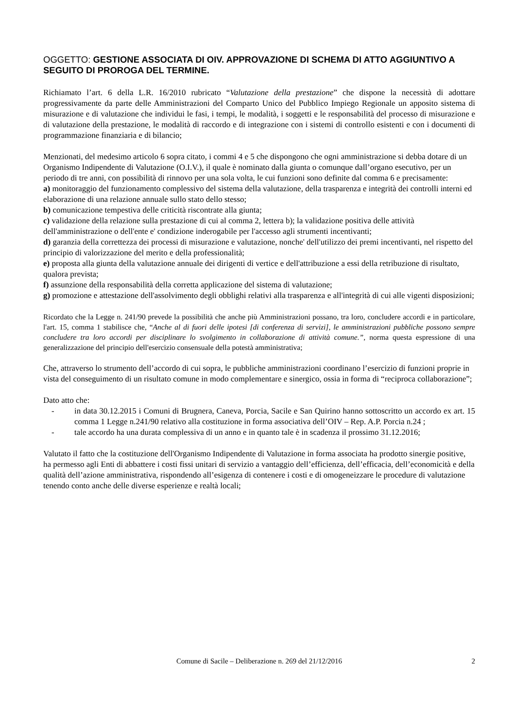OGGETTO: GESTIONE ASSOCIATA DI OIV. APPROVAZIONE DI SCHEMA DI ATTO AGGIUNTIVO A SEGUITO DI PROROGA DEL TERMINE.
Richiamato l’art. 6 della L.R. 16/2010 rubricato “Valutazione della prestazione” che dispone la necessità di adottare progressivamente da parte delle Amministrazioni del Comparto Unico del Pubblico Impiego Regionale un apposito sistema di misurazione e di valutazione che individui le fasi, i tempi, le modalità, i soggetti e le responsabilità del processo di misurazione e di valutazione della prestazione, le modalità di raccordo e di integrazione con i sistemi di controllo esistenti e con i documenti di programmazione finanziaria e di bilancio;
Menzionati, del medesimo articolo 6 sopra citato, i commi 4 e 5 che dispongono che ogni amministrazione si debba dotare di un Organismo Indipendente di Valutazione (O.I.V.), il quale è nominato dalla giunta o comunque dall’organo esecutivo, per un periodo di tre anni, con possibilità di rinnovo per una sola volta, le cui funzioni sono definite dal comma 6 e precisamente:
a) monitoraggio del funzionamento complessivo del sistema della valutazione, della trasparenza e integrità dei controlli interni ed elaborazione di una relazione annuale sullo stato dello stesso;
b) comunicazione tempestiva delle criticità riscontrate alla giunta;
c) validazione della relazione sulla prestazione di cui al comma 2, lettera b); la validazione positiva delle attività dell'amministrazione o dell'ente e' condizione inderogabile per l'accesso agli strumenti incentivanti;
d) garanzia della correttezza dei processi di misurazione e valutazione, nonche' dell'utilizzo dei premi incentivanti, nel rispetto del principio di valorizzazione del merito e della professionalità;
e) proposta alla giunta della valutazione annuale dei dirigenti di vertice e dell'attribuzione a essi della retribuzione di risultato, qualora prevista;
f) assunzione della responsabilità della corretta applicazione del sistema di valutazione;
g) promozione e attestazione dell'assolvimento degli obblighi relativi alla trasparenza e all'integrità di cui alle vigenti disposizioni;
Ricordato che la Legge n. 241/90 prevede la possibilità che anche più Amministrazioni possano, tra loro, concludere accordi e in particolare, l'art. 15, comma 1 stabilisce che, “Anche al di fuori delle ipotesi [di conferenza di servizi], le amministrazioni pubbliche possono sempre concludere tra loro accordi per disciplinare lo svolgimento in collaborazione di attività comune.”, norma questa espressione di una generalizzazione del principio dell'esercizio consensuale della potestà amministrativa;
Che, attraverso lo strumento dell’accordo di cui sopra, le pubbliche amministrazioni coordinano l’esercizio di funzioni proprie in vista del conseguimento di un risultato comune in modo complementare e sinergico, ossia in forma di “reciproca collaborazione”;
Dato atto che:
- in data 30.12.2015 i Comuni di Brugnera, Caneva, Porcia, Sacile e San Quirino hanno sottoscritto un accordo ex art. 15 comma 1 Legge n.241/90 relativo alla costituzione in forma associativa dell’OIV – Rep. A.P. Porcia n.24 ;
- tale accordo ha una durata complessiva di un anno e in quanto tale è in scadenza il prossimo 31.12.2016;
Valutato il fatto che la costituzione dell'Organismo Indipendente di Valutazione in forma associata ha prodotto sinergie positive, ha permesso agli Enti di abbattere i costi fissi unitari di servizio a vantaggio dell’efficienza, dell’efficacia, dell’economicità e della qualità dell’azione amministrativa, rispondendo all’esigenza di contenere i costi e di omogeneizzare le procedure di valutazione tenendo conto anche delle diverse esperienze e realtà locali;
Comune di Sacile – Deliberazione n. 269 del 21/12/2016 2